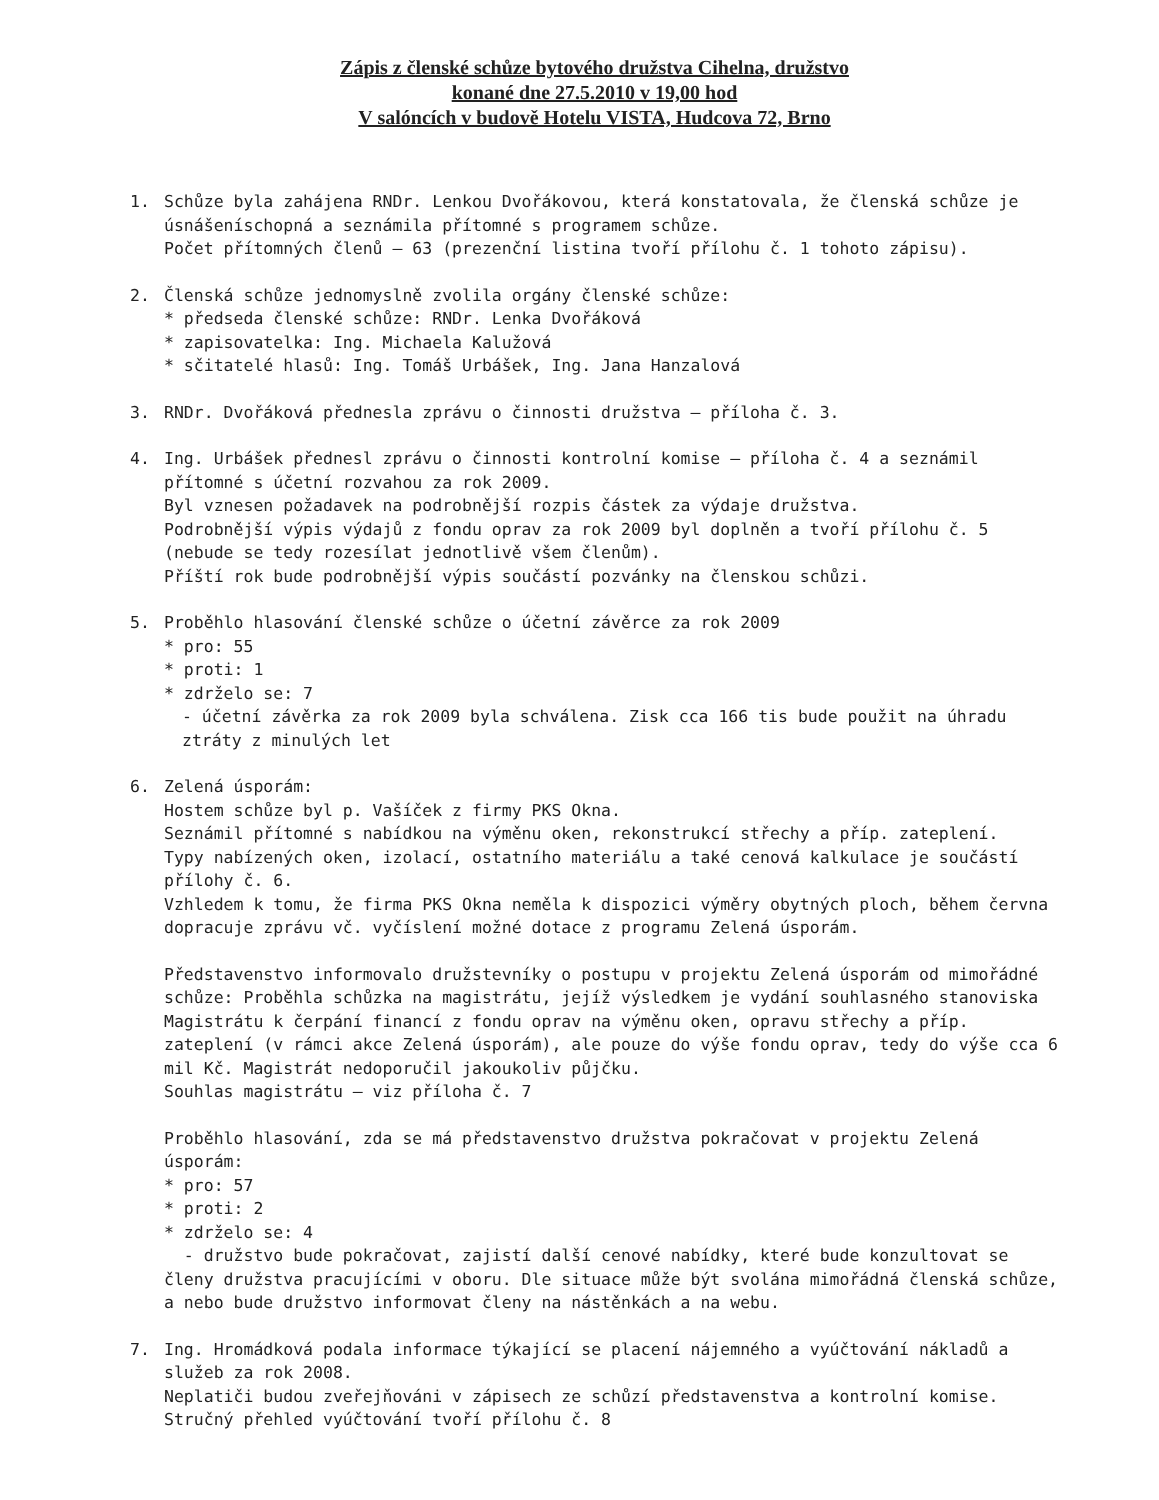Zápis z členské schůze bytového družstva Cihelna, družstvo
konané dne 27.5.2010 v 19,00 hod
V salóncích v budově Hotelu VISTA, Hudcova 72, Brno
1. Schůze byla zahájena RNDr. Lenkou Dvořákovou, která konstatovala, že členská schůze je úsnášeníschopná a seznámila přítomné s programem schůze.
Počet přítomných členů – 63 (prezenční listina tvoří přílohu č. 1 tohoto zápisu).
2. Členská schůze jednomyslně zvolila orgány členské schůze:
* předseda členské schůze: RNDr. Lenka Dvořáková
* zapisovatelka: Ing. Michaela Kalužová
* sčitatelé hlasů: Ing. Tomáš Urbášek, Ing. Jana Hanzalová
3. RNDr. Dvořáková přednesla zprávu o činnosti družstva – příloha č. 3.
4. Ing. Urbášek přednesl zprávu o činnosti kontrolní komise – příloha č. 4 a seznámil přítomné s účetní rozvahou za rok 2009.
Byl vznesen požadavek na podrobnější rozpis částek za výdaje družstva.
Podrobnější výpis výdajů z fondu oprav za rok 2009 byl doplněn a tvoří přílohu č. 5 (nebude se tedy rozesílat jednotlivě všem členům).
Příští rok bude podrobnější výpis součástí pozvánky na členskou schůzi.
5. Proběhlo hlasování členské schůze o účetní závěrce za rok 2009
* pro: 55
* proti: 1
* zdrželo se: 7
- účetní závěrka za rok 2009 byla schválena. Zisk cca 166 tis bude použit na úhradu ztráty z minulých let
6. Zelená úsporám:
Hostem schůze byl p. Vašíček z firmy PKS Okna.
Seznámil přítomné s nabídkou na výměnu oken, rekonstrukcí střechy a příp. zateplení.
Typy nabízených oken, izolací, ostatního materiálu a také cenová kalkulace je součástí přílohy č. 6.
Vzhledem k tomu, že firma PKS Okna neměla k dispozici výměry obytných ploch, během června dopracuje zprávu vč. vyčíslení možné dotace z programu Zelená úsporám.
Představenstvo informovalo družstevníky o postupu v projektu Zelená úsporám od mimořádné schůze: Proběhla schůzka na magistrátu, jejíž výsledkem je vydání souhlasného stanoviska Magistrátu k čerpání financí z fondu oprav na výměnu oken, opravu střechy a příp. zateplení (v rámci akce Zelená úsporám), ale pouze do výše fondu oprav, tedy do výše cca 6 mil Kč. Magistrát nedoporučil jakoukoliv půjčku.
Souhlas magistrátu – viz příloha č. 7
Proběhlo hlasování, zda se má představenstvo družstva pokračovat v projektu Zelená úsporám:
* pro: 57
* proti: 2
* zdrželo se: 4
- družstvo bude pokračovat, zajistí další cenové nabídky, které bude konzultovat se členy družstva pracujícími v oboru. Dle situace může být svolána mimořádná členská schůze, a nebo bude družstvo informovat členy na nástěnkách a na webu.
7. Ing. Hromádková podala informace týkající se placení nájemného a vyúčtování nákladů a služeb za rok 2008.
Neplatiči budou zveřejňováni v zápisech ze schůzí představenstva a kontrolní komise.
Stručný přehled vyúčtování tvoří přílohu č. 8